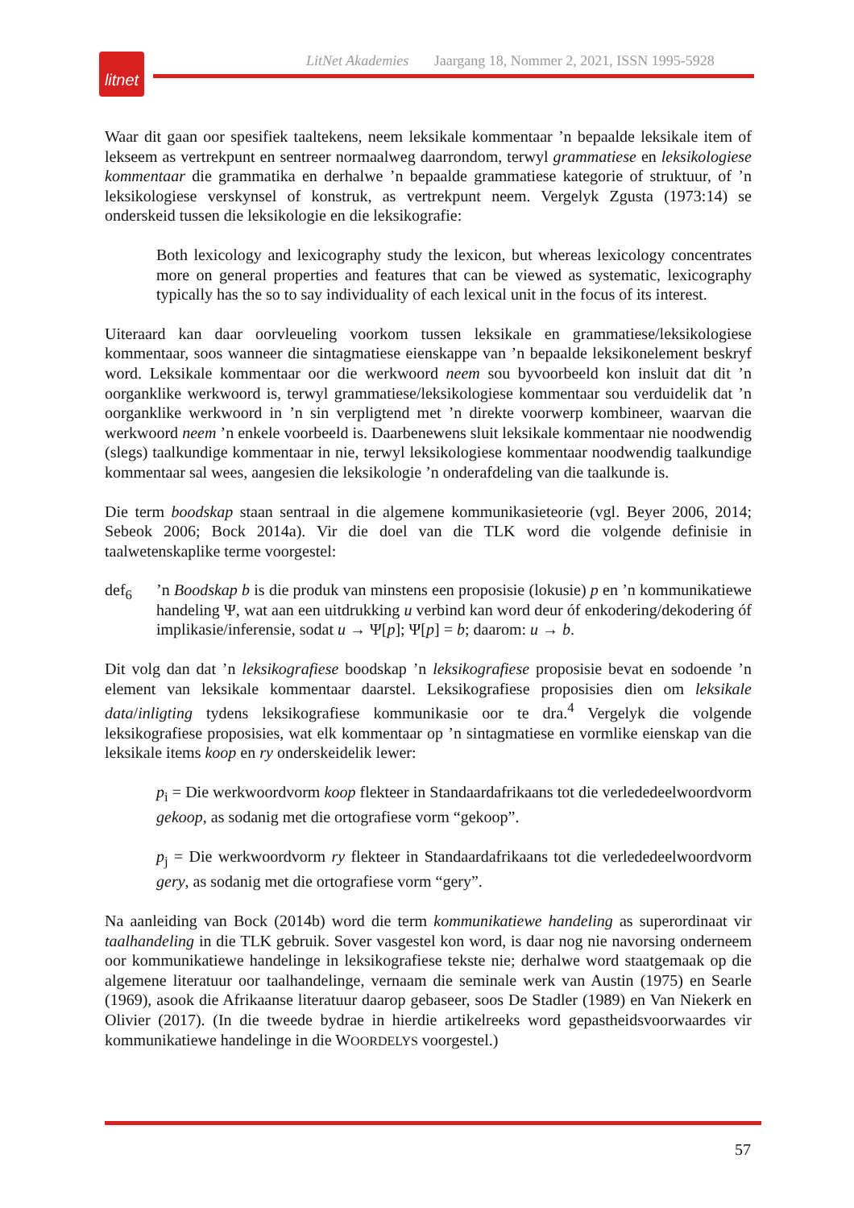LitNet Akademies Jaargang 18, Nommer 2, 2021, ISSN 1995-5928
litnet
Waar dit gaan oor spesifiek taaltekens, neem leksikale kommentaar ’n bepaalde leksikale item of lekseem as vertrekpunt en sentreer normaalweg daarrondom, terwyl grammatiese en leksikologiese kommentaar die grammatika en derhalwe ’n bepaalde grammatiese kategorie of struktuur, of ’n leksikologiese verskynsel of konstruk, as vertrekpunt neem. Vergelyk Zgusta (1973:14) se onderskeid tussen die leksikologie en die leksikografie:
Both lexicology and lexicography study the lexicon, but whereas lexicology concentrates more on general properties and features that can be viewed as systematic, lexicography typically has the so to say individuality of each lexical unit in the focus of its interest.
Uiteraard kan daar oorvleueling voorkom tussen leksikale en grammatiese/leksikologiese kommentaar, soos wanneer die sintagmatiese eienskappe van ’n bepaalde leksikonelement beskryf word. Leksikale kommentaar oor die werkwoord neem sou byvoorbeeld kon insluit dat dit ’n oorganklike werkwoord is, terwyl grammatiese/leksikologiese kommentaar sou verduidelik dat ’n oorganklike werkwoord in ’n sin verpligtend met ’n direkte voorwerp kombineer, waarvan die werkwoord neem ’n enkele voorbeeld is. Daarbenewens sluit leksikale kommentaar nie noodwendig (slegs) taalkundige kommentaar in nie, terwyl leksikologiese kommentaar noodwendig taalkundige kommentaar sal wees, aangesien die leksikologie ’n onderafdeling van die taalkunde is.
Die term boodskap staan sentraal in die algemene kommunikasieteorie (vgl. Beyer 2006, 2014; Sebeok 2006; Bock 2014a). Vir die doel van die TLK word die volgende definisie in taalwetenskaplike terme voorgestel:
def<sub>6</sub> ’n Boodskap b is die produk van minstens een proposisie (lokusie) p en ’n kommunikatiewe handeling Ψ, wat aan een uitdrukking u verbind kan word deur óf enkodering/dekodering óf implikasie/inferensie, sodat u → Ψ[p]; Ψ[p] = b; daarom: u → b.
Dit volg dan dat ’n leksikografiese boodskap ’n leksikografiese proposisie bevat en sodoende ’n element van leksikale kommentaar daarstel. Leksikografiese proposisies dien om leksikale data/inligting tydens leksikografiese kommunikasie oor te dra.<sup>4</sup> Vergelyk die volgende leksikografiese proposisies, wat elk kommentaar op ’n sintagmatiese en vormlike eienskap van die leksikale items koop en ry onderskeidelik lewer:
p<sub>i</sub> = Die werkwoordvorm koop flekteer in Standaardafrikaans tot die verlededeelwoord­vorm gekoop, as sodanig met die ortografiese vorm “gekoop”.
p<sub>j</sub> = Die werkwoordvorm ry flekteer in Standaardafrikaans tot die verlededeelwoord­vorm gery, as sodanig met die ortografiese vorm “gery”.
Na aanleiding van Bock (2014b) word die term kommunikatiewe handeling as superordinaat vir taalhandeling in die TLK gebruik. Sover vasgestel kon word, is daar nog nie navorsing onderneem oor kommunikatiewe handelinge in leksikografiese tekste nie; derhalwe word staatgemaak op die algemene literatuur oor taalhandelinge, vernaam die seminale werk van Austin (1975) en Searle (1969), asook die Afrikaanse literatuur daarop gebaseer, soos De Stadler (1989) en Van Niekerk en Olivier (2017). (In die tweede bydrae in hierdie artikelreeks word gepastheidsvoorwaardes vir kommunikatiewe handelinge in die WOORDELYS voorgestel.)
57